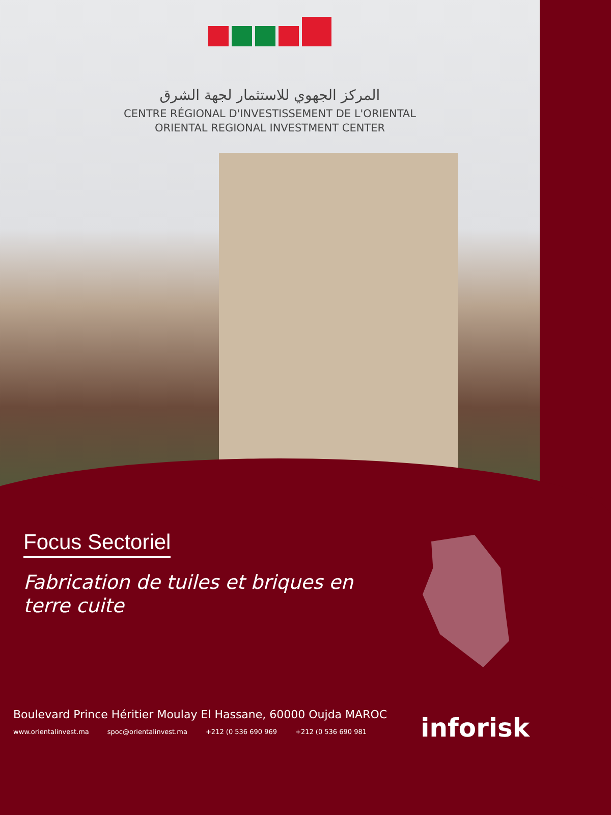المركز الجهوي للاستثمار لجهة الشرق
CENTRE RÉGIONAL D'INVESTISSEMENT DE L'ORIENTAL
ORIENTAL REGIONAL INVESTMENT CENTER
Focus Sectoriel
Fabrication de tuiles et briques en terre cuite
Boulevard Prince Héritier Moulay El Hassane, 60000 Oujda MAROC
www.orientalinvest.ma spoc@orientalinvest.ma +212 (0 536 690 969 +212 (0 536 690 981
inforisk